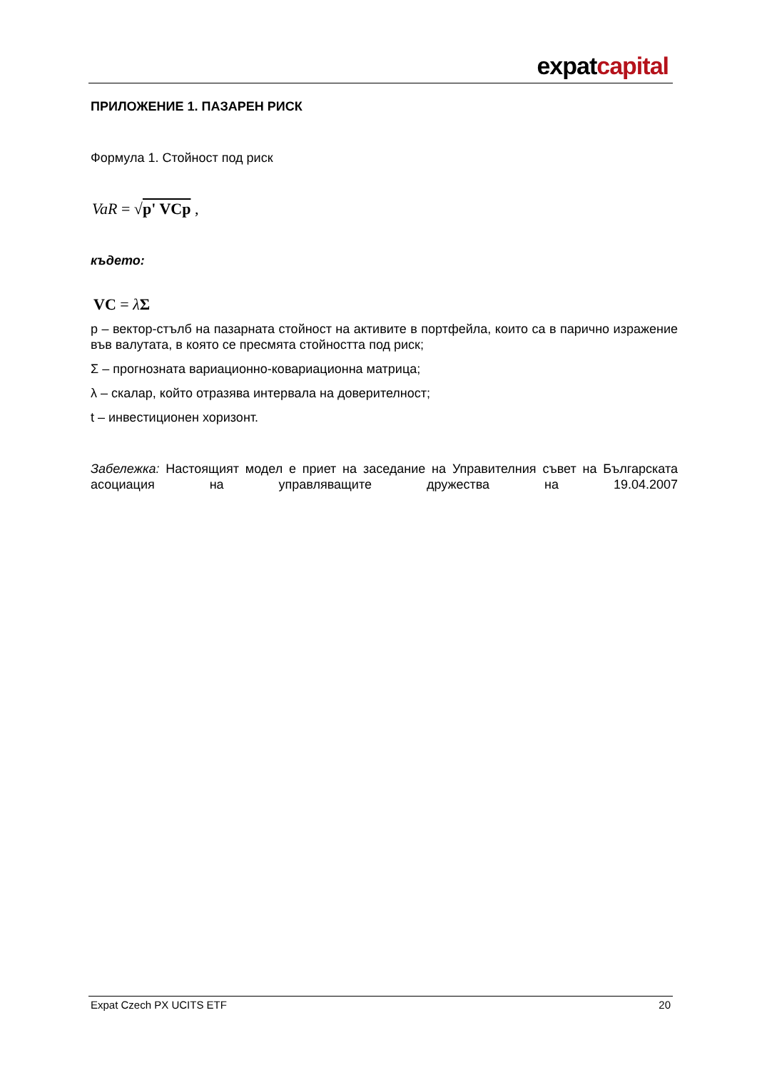expatcapital
ПРИЛОЖЕНИЕ 1. ПАЗАРЕН РИСК
Формула 1. Стойност под риск
VaR = √p' VCp ,
където:
VC = λΣ
p – вектор-стълб на пазарната стойност на активите в портфейла, които са в парично изражение във валутата, в която се пресмята стойността под риск;
Σ – прогнозната вариационно-ковариационна матрица;
λ – скалар, който отразява интервала на доверителност;
t – инвестиционен хоризонт.
Забележка: Настоящият модел е приет на заседание на Управителния съвет на Българската асоциация на управляващите дружества на 19.04.2007
Expat Czech PX UCITS ETF 20